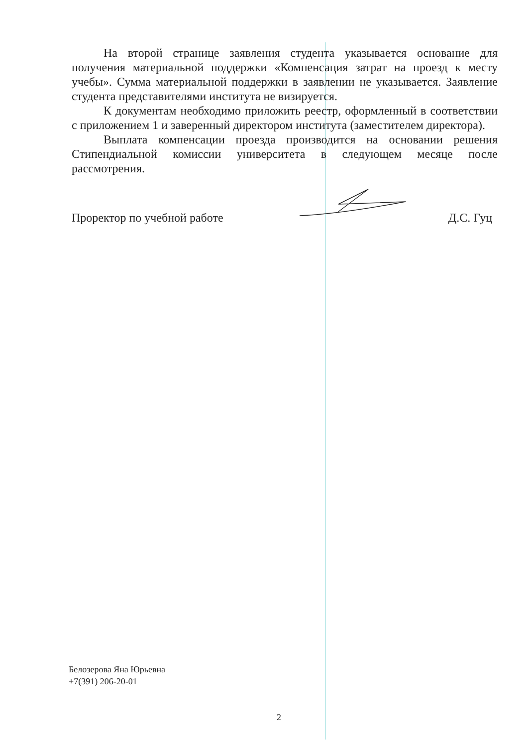На второй странице заявления студента указывается основание для получения материальной поддержки «Компенсация затрат на проезд к месту учебы». Сумма материальной поддержки в заявлении не указывается. Заявление студента представителями института не визируется.
К документам необходимо приложить реестр, оформленный в соответствии с приложением 1 и заверенный директором института (заместителем директора).
Выплата компенсации проезда производится на основании решения Стипендиальной комиссии университета в следующем месяце после рассмотрения.
Проректор по учебной работе Д.С. Гуц
Белозерова Яна Юрьевна
+7(391) 206-20-01
2